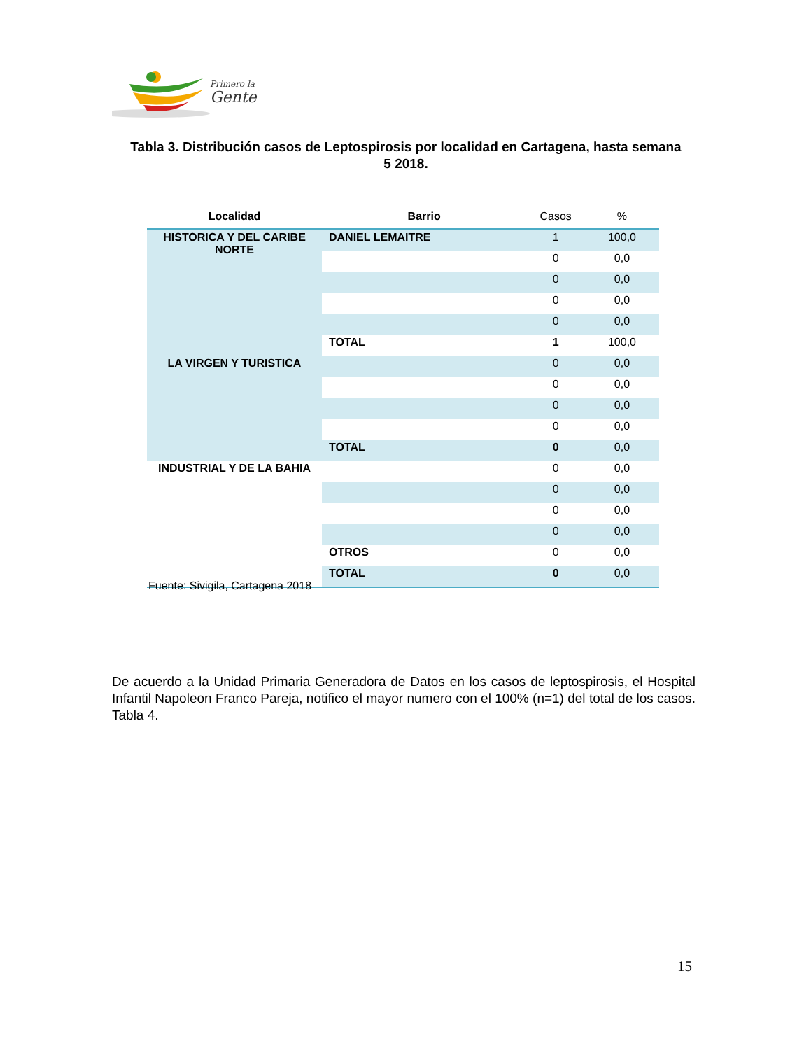Primero la
Gente
Tabla 3. Distribución casos de Leptospirosis por localidad en Cartagena, hasta semana 5 2018.
| Localidad | Barrio | Casos | % |
| --- | --- | --- | --- |
| HISTORICA Y DEL CARIBE NORTE | DANIEL LEMAITRE | 1 | 100,0 |
| | | 0 | 0,0 |
| | | 0 | 0,0 |
| | | 0 | 0,0 |
| | | 0 | 0,0 |
| | TOTAL | 1 | 100,0 |
| LA VIRGEN Y TURISTICA | | 0 | 0,0 |
| | | 0 | 0,0 |
| | | 0 | 0,0 |
| | | 0 | 0,0 |
| | TOTAL | 0 | 0,0 |
| INDUSTRIAL Y DE LA BAHIA | | 0 | 0,0 |
| | | 0 | 0,0 |
| | | 0 | 0,0 |
| | | 0 | 0,0 |
| | OTROS | 0 | 0,0 |
| | TOTAL | 0 | 0,0 |
Fuente: Sivigila, Cartagena 2018
De acuerdo a la Unidad Primaria Generadora de Datos en los casos de leptospirosis, el Hospital Infantil Napoleon Franco Pareja, notifico el mayor numero con el 100% (n=1) del total de los casos. Tabla 4.
15